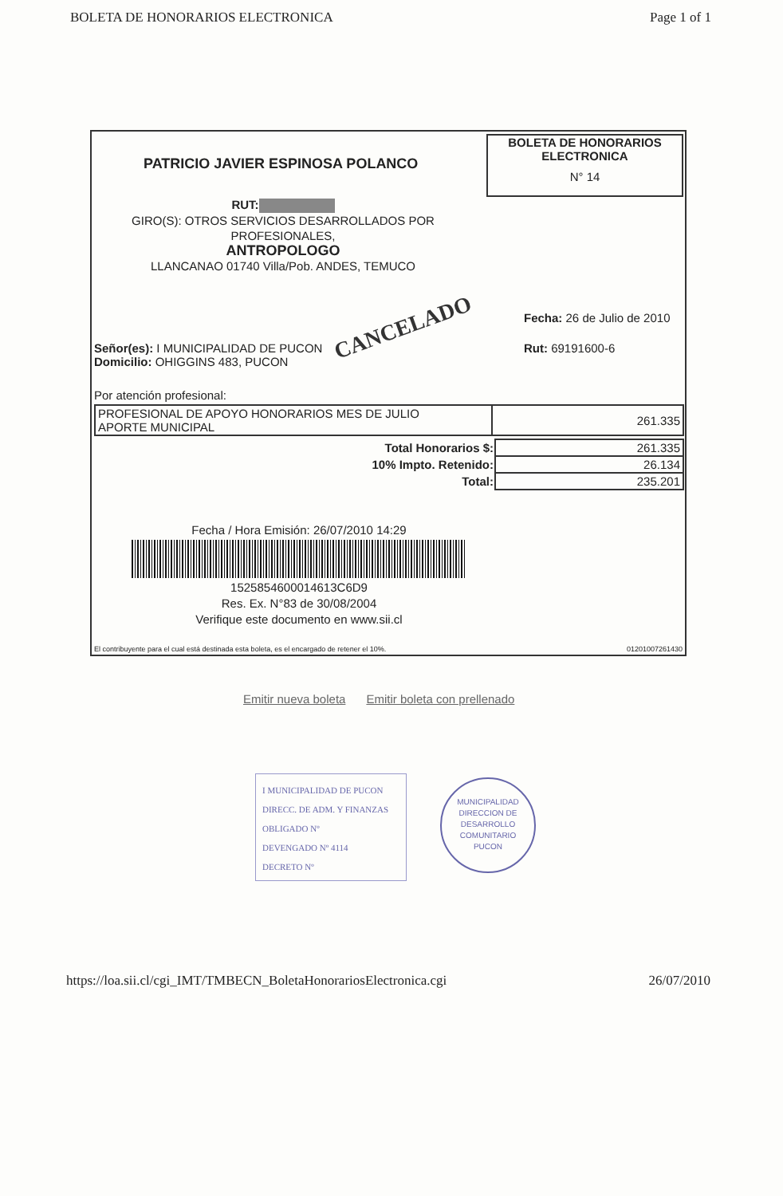BOLETA DE HONORARIOS ELECTRONICA Page 1 of 1
PATRICIO JAVIER ESPINOSA POLANCO
BOLETA DE HONORARIOS
ELECTRONICA
N° 14
RUT:
GIRO(S): OTROS SERVICIOS DESARROLLADOS POR PROFESIONALES,
ANTROPOLOGO
LLANCANAO 01740 Villa/Pob. ANDES, TEMUCO
Fecha: 26 de Julio de 2010
Rut: 69191600-6
CANCELADO
Señor(es): I MUNICIPALIDAD DE PUCON
Domicilio: OHIGGINS 483, PUCON
Por atención profesional:
| PROFESIONAL DE APOYO HONORARIOS MES DE JULIO APORTE MUNICIPAL | 261.335 |
| Total Honorarios $: | 261.335 |
| 10% Impto. Retenido: | 26.134 |
| Total: | 235.201 |
Fecha / Hora Emisión: 26/07/2010 14:29
1525854600014613C6D9
Res. Ex. N°83 de 30/08/2004
Verifique este documento en www.sii.cl
El contribuyente para el cual está destinada esta boleta, es el encargado de retener el 10%. 01201007261430
Emitir nueva boleta Emitir boleta con prellenado
I MUNICIPALIDAD DE PUCON
DIRECC. DE ADM. Y FINANZAS
OBLIGADO Nº
DEVENGADO Nº 4114
DECRETO Nº
MUNICIPALIDAD
DIRECCION DE
DESARROLLO
COMUNITARIO
PUCON
https://loa.sii.cl/cgi_IMT/TMBECN_BoletaHonorariosElectronica.cgi 26/07/2010